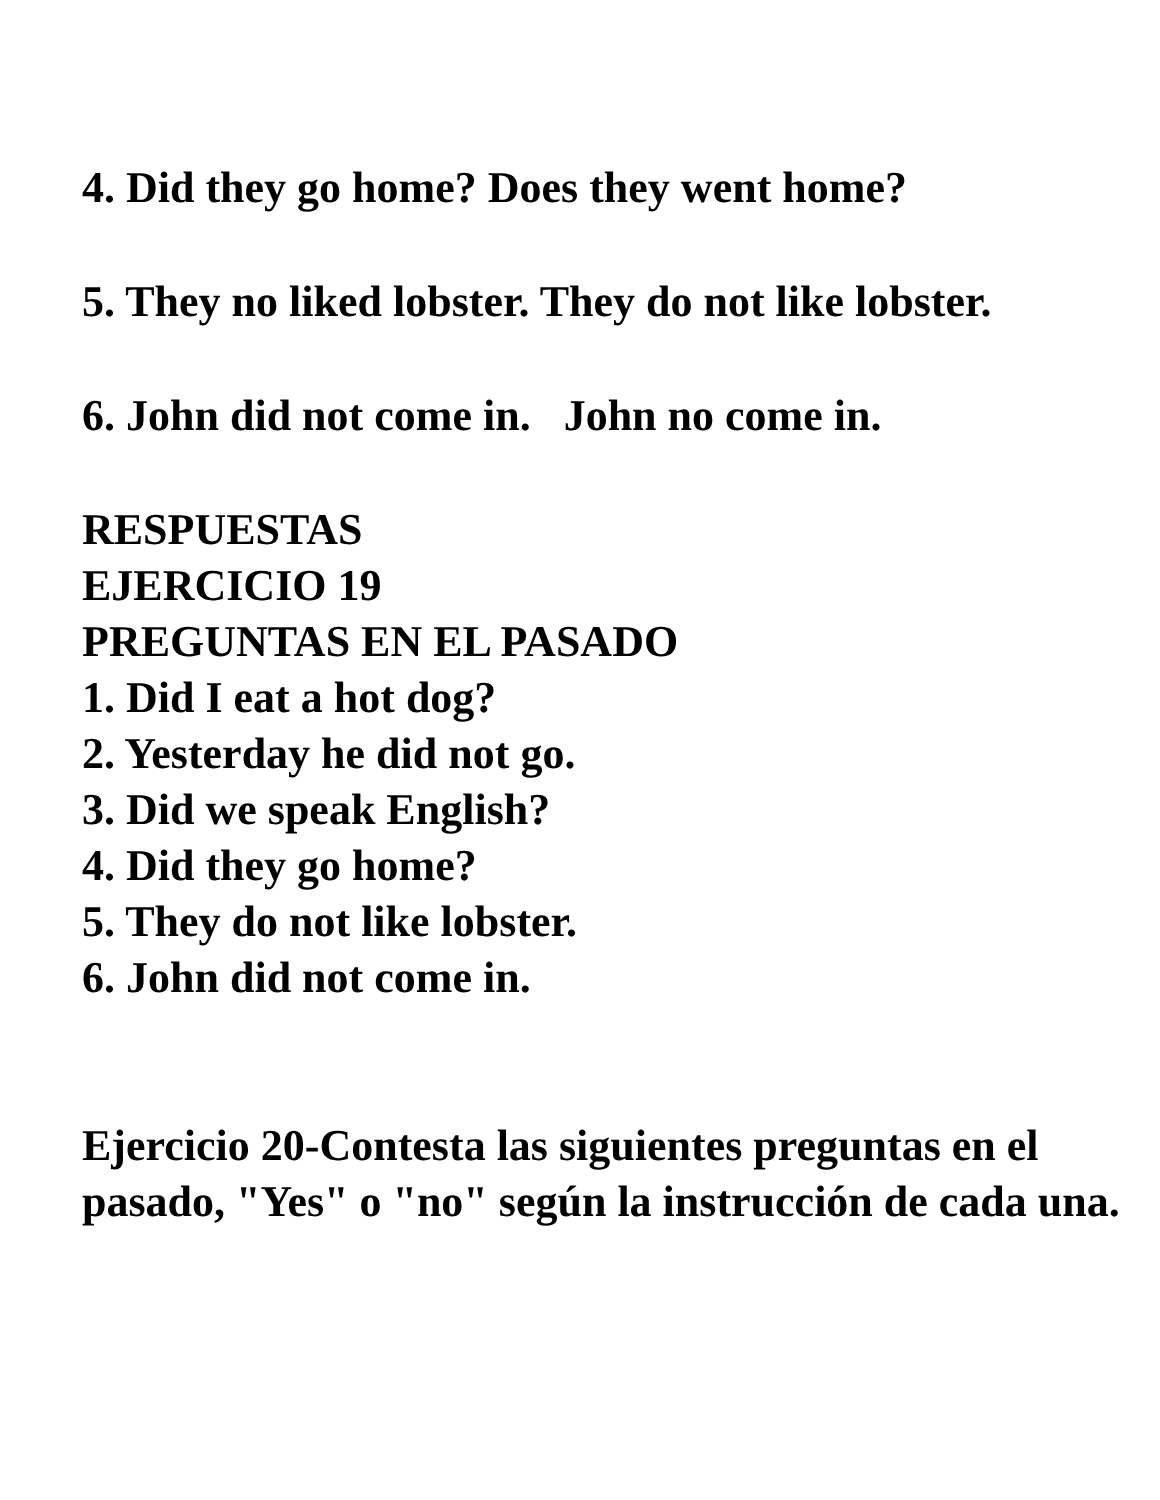4. Did they go home? Does they went home?
5. They no liked lobster. They do not like lobster.
6. John did not come in. John no come in.
RESPUESTAS
EJERCICIO 19
PREGUNTAS EN EL PASADO
1. Did I eat a hot dog?
2. Yesterday he did not go.
3. Did we speak English?
4. Did they go home?
5. They do not like lobster.
6. John did not come in.
Ejercicio 20-Contesta las siguientes preguntas en el pasado, "Yes" o "no" según la instrucción de cada una.